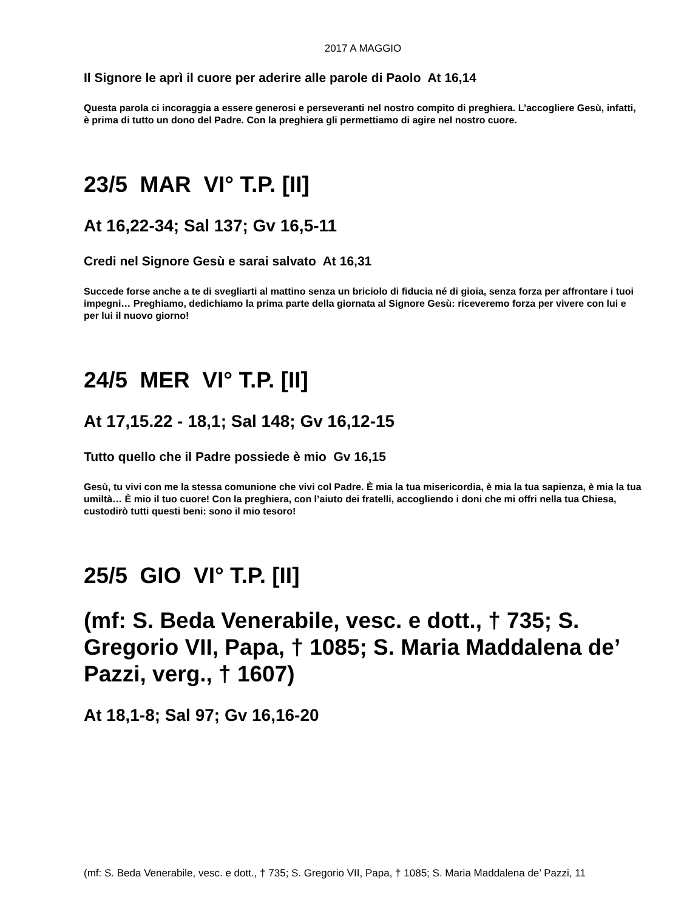2017 A MAGGIO
Il Signore le aprì il cuore per aderire alle parole di Paolo At 16,14
Questa parola ci incoraggia a essere generosi e perseveranti nel nostro compito di preghiera. L’accogliere Gesù, infatti, è prima di tutto un dono del Padre. Con la preghiera gli permettiamo di agire nel nostro cuore.
23/5 MAR VI° T.P. [II]
At 16,22-34; Sal 137; Gv 16,5-11
Credi nel Signore Gesù e sarai salvato At 16,31
Succede forse anche a te di svegliarti al mattino senza un briciolo di fiducia né di gioia, senza forza per affrontare i tuoi impegni… Preghiamo, dedichiamo la prima parte della giornata al Signore Gesù: riceveremo forza per vivere con lui e per lui il nuovo giorno!
24/5 MER VI° T.P. [II]
At 17,15.22 - 18,1; Sal 148; Gv 16,12-15
Tutto quello che il Padre possiede è mio Gv 16,15
Gesù, tu vivi con me la stessa comunione che vivi col Padre. È mia la tua misericordia, è mia la tua sapienza, è mia la tua umiltà… È mio il tuo cuore! Con la preghiera, con l’aiuto dei fratelli, accogliendo i doni che mi offri nella tua Chiesa, custodirò tutti questi beni: sono il mio tesoro!
25/5 GIO VI° T.P. [II]
(mf: S. Beda Venerabile, vesc. e dott., † 735; S. Gregorio VII, Papa, † 1085; S. Maria Maddalena de’ Pazzi, verg., † 1607)
At 18,1-8; Sal 97; Gv 16,16-20
(mf: S. Beda Venerabile, vesc. e dott., † 735; S. Gregorio VII, Papa, † 1085; S. Maria Maddalena de’ Pazzi, 11